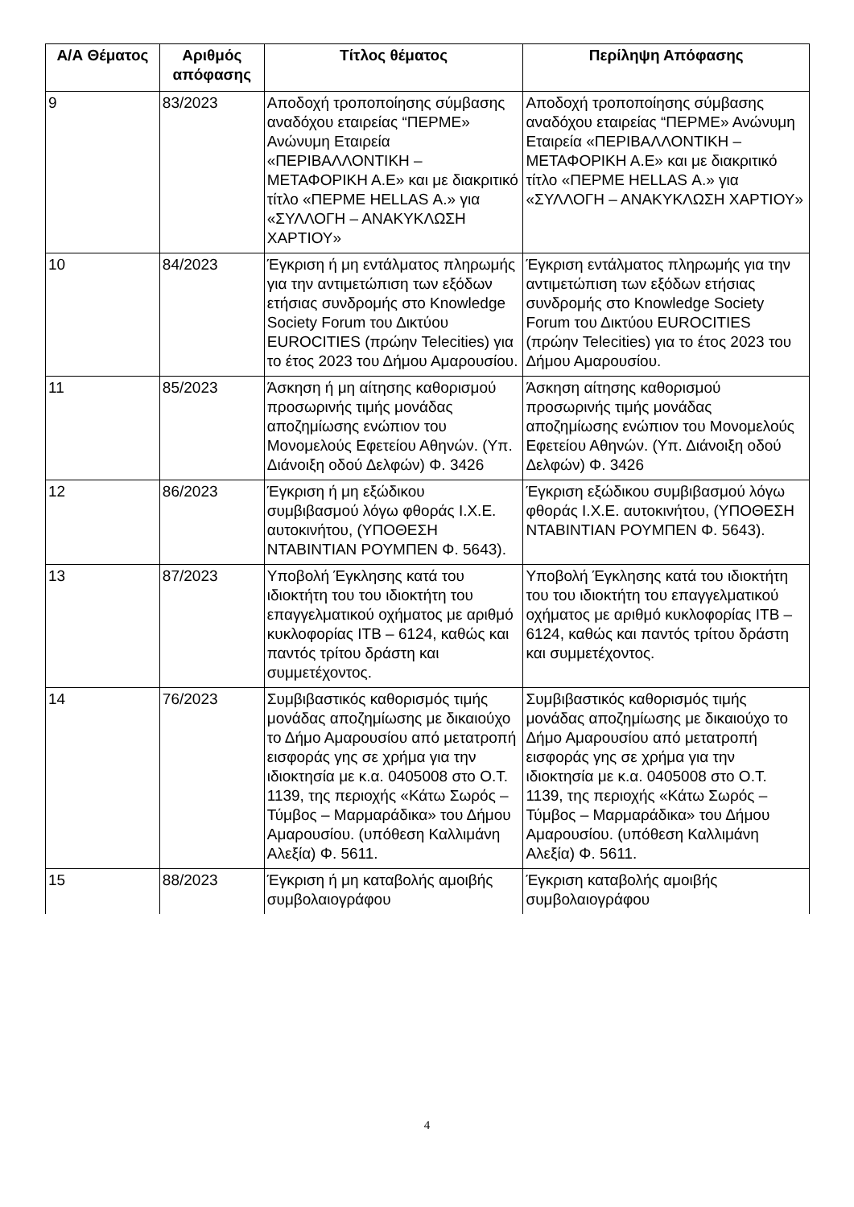| Α/Α Θέματος | Αριθμός απόφασης | Τίτλος θέματος | Περίληψη Απόφασης |
| --- | --- | --- | --- |
| 9 | 83/2023 | Αποδοχή τροποποίησης σύμβασης αναδόχου εταιρείας “ΠΕΡΜΕ» Ανώνυμη Εταιρεία «ΠΕΡΙΒΑΛΛΟΝΤΙΚΗ – ΜΕΤΑΦΟΡΙΚΗ Α.Ε» και με διακριτικό τίτλο «ΠΕΡΜΕ HELLAS Α.» για «ΣΥΛΛΟΓΗ – ΑΝΑΚΥΚΛΩΣΗ ΧΑΡΤΙΟΥ» | Αποδοχή τροποποίησης σύμβασης αναδόχου εταιρείας “ΠΕΡΜΕ» Ανώνυμη Εταιρεία «ΠΕΡΙΒΑΛΛΟΝΤΙΚΗ – ΜΕΤΑΦΟΡΙΚΗ Α.Ε» και με διακριτικό τίτλο «ΠΕΡΜΕ HELLAS Α.» για «ΣΥΛΛΟΓΗ – ΑΝΑΚΥΚΛΩΣΗ ΧΑΡΤΙΟΥ» |
| 10 | 84/2023 | Έγκριση ή μη εντάλματος πληρωμής για την αντιμετώπιση των εξόδων ετήσιας συνδρομής στο Knowledge Society Forum του Δικτύου EUROCITIES (πρώην Telecities) για το έτος 2023 του Δήμου Αμαρουσίου. | Έγκριση εντάλματος πληρωμής για την αντιμετώπιση των εξόδων ετήσιας συνδρομής στο Knowledge Society Forum του Δικτύου EUROCITIES (πρώην Telecities) για το έτος 2023 του Δήμου Αμαρουσίου. |
| 11 | 85/2023 | Άσκηση ή μη αίτησης καθορισμού προσωρινής τιμής μονάδας αποζημίωσης ενώπιον του Μονομελούς Εφετείου Αθηνών. (Υπ. Διάνοιξη οδού Δελφών) Φ. 3426 | Άσκηση αίτησης καθορισμού προσωρινής τιμής μονάδας αποζημίωσης ενώπιον του Μονομελούς Εφετείου Αθηνών. (Υπ. Διάνοιξη οδού Δελφών) Φ. 3426 |
| 12 | 86/2023 | Έγκριση ή μη εξώδικου συμβιβασμού λόγω φθοράς Ι.Χ.Ε. αυτοκινήτου, (ΥΠΟΘΕΣΗ ΝΤΑΒΙΝΤΙΑΝ ΡΟΥΜΠΕΝ Φ. 5643). | Έγκριση εξώδικου συμβιβασμού λόγω φθοράς Ι.Χ.Ε. αυτοκινήτου, (ΥΠΟΘΕΣΗ ΝΤΑΒΙΝΤΙΑΝ ΡΟΥΜΠΕΝ Φ. 5643). |
| 13 | 87/2023 | Υποβολή Έγκλησης κατά του ιδιοκτήτη του του ιδιοκτήτη του επαγγελματικού οχήματος με αριθμό κυκλοφορίας ΙΤΒ – 6124, καθώς και παντός τρίτου δράστη και συμμετέχοντος. | Υποβολή Έγκλησης κατά του ιδιοκτήτη του του ιδιοκτήτη του επαγγελματικού οχήματος με αριθμό κυκλοφορίας ΙΤΒ – 6124, καθώς και παντός τρίτου δράστη και συμμετέχοντος. |
| 14 | 76/2023 | Συμβιβαστικός καθορισμός τιμής μονάδας αποζημίωσης με δικαιούχο το Δήμο Αμαρουσίου από μετατροπή εισφοράς γης σε χρήμα για την ιδιοκτησία με κ.α. 0405008 στο Ο.Τ. 1139, της περιοχής «Κάτω Σωρός – Τύμβος – Μαρμαράδικα» του Δήμου Αμαρουσίου. (υπόθεση Καλλιμάνη Αλεξία) Φ. 5611. | Συμβιβαστικός καθορισμός τιμής μονάδας αποζημίωσης με δικαιούχο το Δήμο Αμαρουσίου από μετατροπή εισφοράς γης σε χρήμα για την ιδιοκτησία με κ.α. 0405008 στο Ο.Τ. 1139, της περιοχής «Κάτω Σωρός – Τύμβος – Μαρμαράδικα» του Δήμου Αμαρουσίου. (υπόθεση Καλλιμάνη Αλεξία) Φ. 5611. |
| 15 | 88/2023 | Έγκριση ή μη καταβολής αμοιβής συμβολαιογράφου | Έγκριση καταβολής αμοιβής συμβολαιογράφου |
4